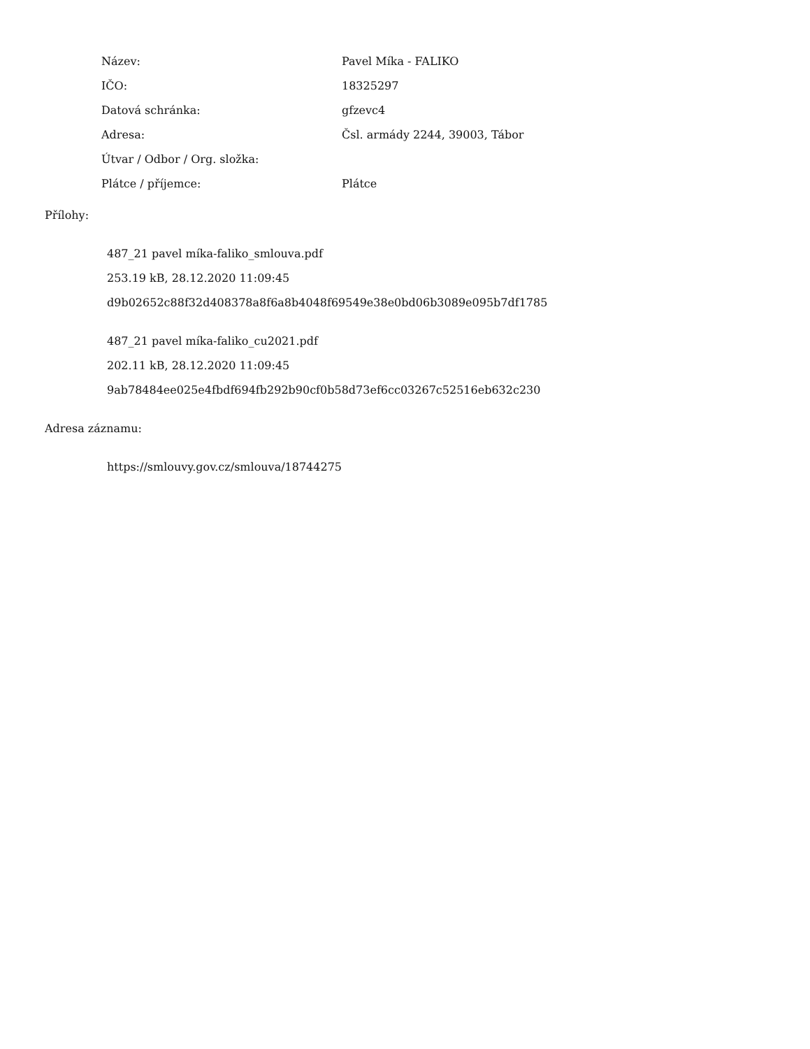| Název: | Pavel Míka - FALIKO |
| IČO: | 18325297 |
| Datová schránka: | gfzevc4 |
| Adresa: | Čsl. armády 2244, 39003, Tábor |
| Útvar / Odbor / Org. složka: | |
| Plátce / příjemce: | Plátce |
Přílohy:
487_21 pavel míka-faliko_smlouva.pdf
253.19 kB, 28.12.2020 11:09:45
d9b02652c88f32d408378a8f6a8b4048f69549e38e0bd06b3089e095b7df1785
487_21 pavel míka-faliko_cu2021.pdf
202.11 kB, 28.12.2020 11:09:45
9ab78484ee025e4fbdf694fb292b90cf0b58d73ef6cc03267c52516eb632c230
Adresa záznamu:
https://smlouvy.gov.cz/smlouva/18744275